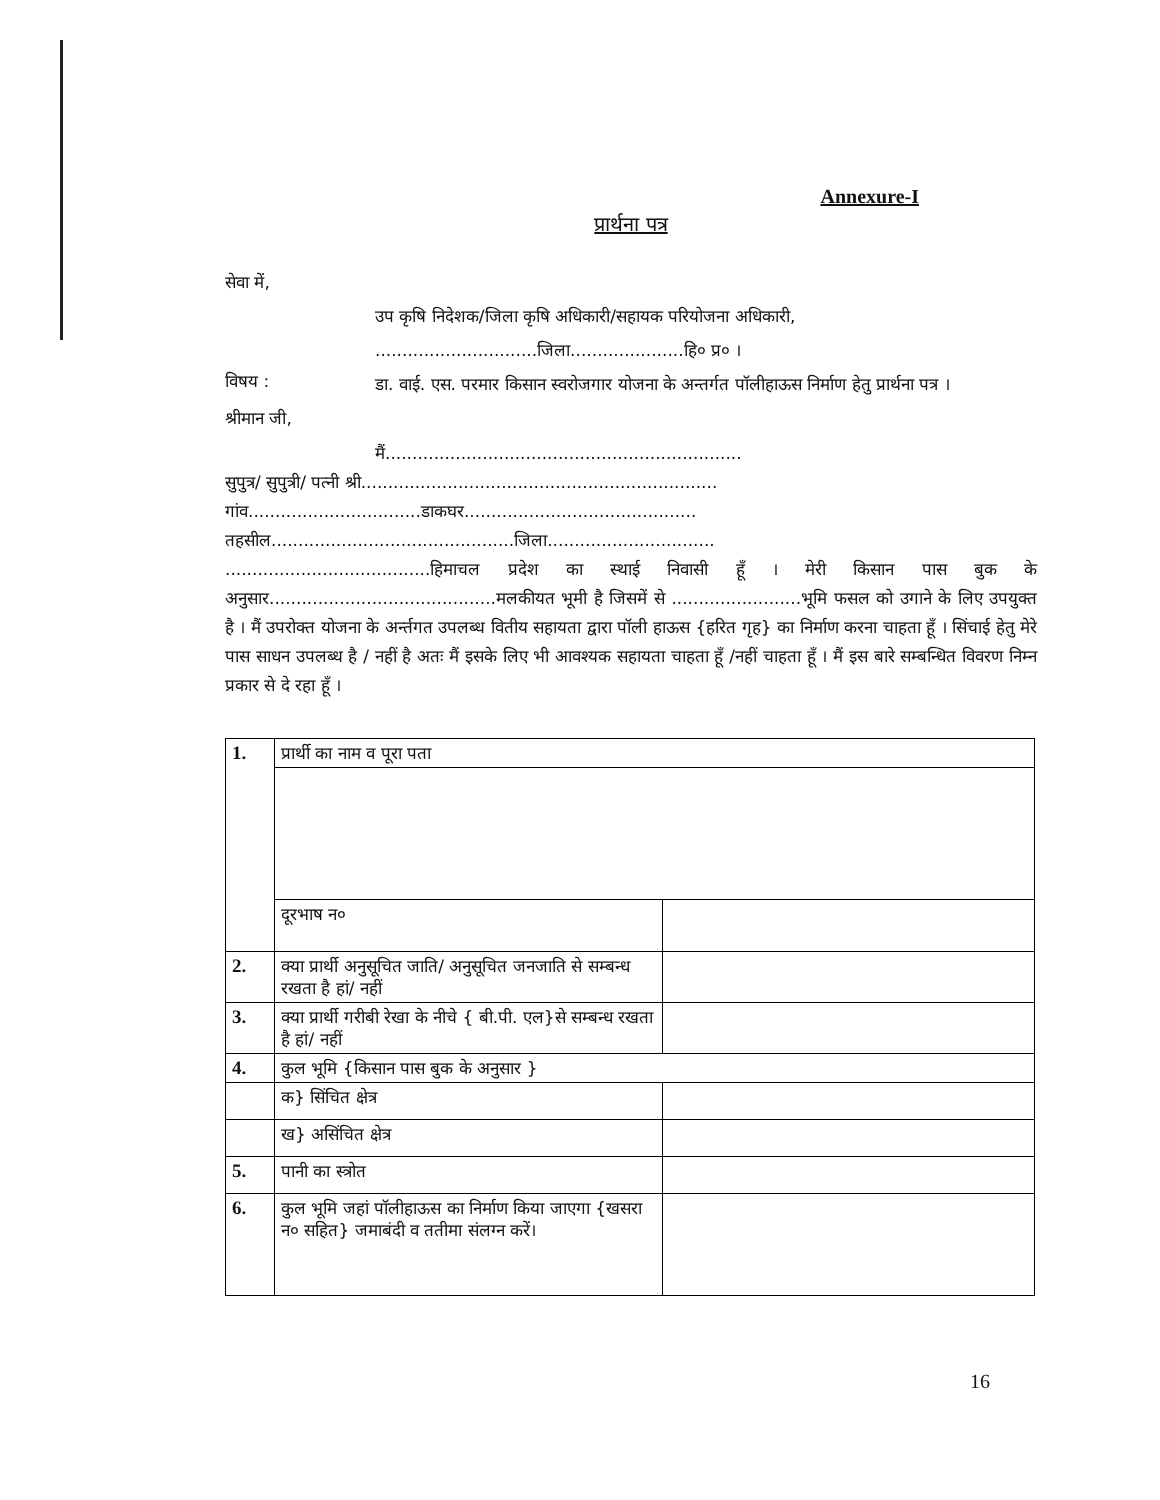Annexure-I
प्रार्थना पत्र
सेवा में,
उप कृषि निदेशक/जिला कृषि अधिकारी/सहायक परियोजना अधिकारी,
..............................जिला.....................हि० प्र० ।
विषय :
डा. वाई. एस. परमार किसान स्वरोजगार योजना के अन्तर्गत पॉलीहाऊस निर्माण हेतु प्रार्थना पत्र ।
श्रीमान जी,
मैं..................................................................
सुपुत्र/ सुपुत्री/ पत्नी श्री..................................................................
गांव................................डाकघर...........................................
तहसील.............................................जिला...............................
......................................हिमाचल प्रदेश का स्थाई निवासी हूँ । मेरी किसान पास बुक के अनुसार..........................................मलकीयत भूमी है जिसमें से ........................भूमि फसल को उगाने के लिए उपयुक्त है । मैं उपरोक्त योजना के अर्न्तगत उपलब्ध वितीय सहायता द्वारा पॉली हाऊस {हरित गृह} का निर्माण करना चाहता हूँ । सिंचाई हेतु मेरे पास साधन उपलब्ध है / नहीं है अतः मैं इसके लिए भी आवश्यक सहायता चाहता हूँ /नहीं चाहता हूँ । मैं इस बारे सम्बन्धित विवरण निम्न प्रकार से दे रहा हूँ ।
| 1. | प्रार्थी का नाम व पूरा पता | |
| | दूरभाष न० | |
| 2. | क्या प्रार्थी अनुसूचित जाति/ अनुसूचित जनजाति से सम्बन्ध रखता है हां/ नहीं | |
| 3. | क्या प्रार्थी गरीबी रेखा के नीचे { बी.पी. एल}से सम्बन्ध रखता है हां/ नहीं | |
| 4. | कुल भूमि {किसान पास बुक के अनुसार } | |
| | क} सिंचित क्षेत्र | |
| | ख} असिंचित क्षेत्र | |
| 5. | पानी का स्त्रोत | |
| 6. | कुल भूमि जहां पॉलीहाऊस का निर्माण किया जाएगा {खसरा न० सहित} जमाबंदी व ततीमा संलग्न करें। | |
16